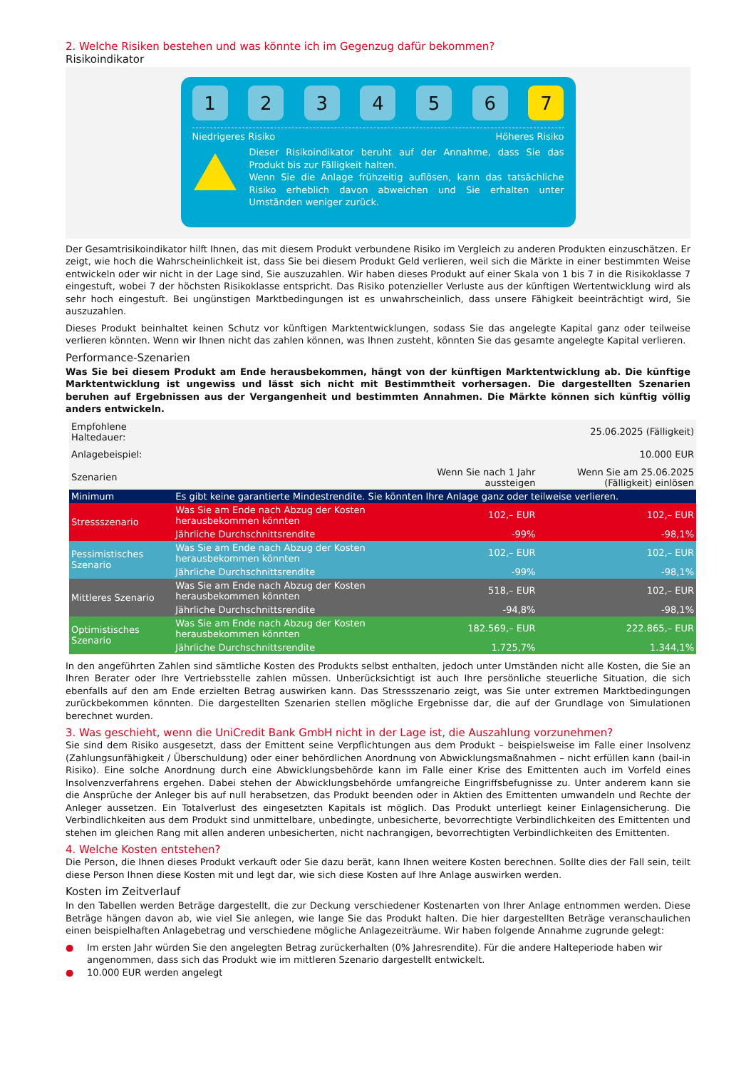2. Welche Risiken bestehen und was könnte ich im Gegenzug dafür bekommen?
Risikoindikator
1 2 3 4 5 6 7
Niedrigeres Risiko Höheres Risiko
Dieser Risikoindikator beruht auf der Annahme, dass Sie das Produkt bis zur Fälligkeit halten.
Wenn Sie die Anlage frühzeitig auflösen, kann das tatsächliche Risiko erheblich davon abweichen und Sie erhalten unter Umständen weniger zurück.
Der Gesamtrisikoindikator hilft Ihnen, das mit diesem Produkt verbundene Risiko im Vergleich zu anderen Produkten einzuschätzen. Er zeigt, wie hoch die Wahrscheinlichkeit ist, dass Sie bei diesem Produkt Geld verlieren, weil sich die Märkte in einer bestimmten Weise entwickeln oder wir nicht in der Lage sind, Sie auszuzahlen. Wir haben dieses Produkt auf einer Skala von 1 bis 7 in die Risikoklasse 7 eingestuft, wobei 7 der höchsten Risikoklasse entspricht. Das Risiko potenzieller Verluste aus der künftigen Wertentwicklung wird als sehr hoch eingestuft. Bei ungünstigen Marktbedingungen ist es unwahrscheinlich, dass unsere Fähigkeit beeinträchtigt wird, Sie auszuzahlen.
Dieses Produkt beinhaltet keinen Schutz vor künftigen Marktentwicklungen, sodass Sie das angelegte Kapital ganz oder teilweise verlieren könnten. Wenn wir Ihnen nicht das zahlen können, was Ihnen zusteht, könnten Sie das gesamte angelegte Kapital verlieren.
Performance-Szenarien
Was Sie bei diesem Produkt am Ende herausbekommen, hängt von der künftigen Marktentwicklung ab. Die künftige Marktentwicklung ist ungewiss und lässt sich nicht mit Bestimmtheit vorhersagen. Die dargestellten Szenarien beruhen auf Ergebnissen aus der Vergangenheit und bestimmten Annahmen. Die Märkte können sich künftig völlig anders entwickeln.
| Empfohlene Haltedauer: | | | 25.06.2025 (Fälligkeit) |
| Anlagebeispiel: | | | 10.000 EUR |
| Szenarien | | Wenn Sie nach 1 Jahr aussteigen | Wenn Sie am 25.06.2025 (Fälligkeit) einlösen |
| Minimum | Es gibt keine garantierte Mindestrendite. Sie könnten Ihre Anlage ganz oder teilweise verlieren. | | |
| Stressszenario | Was Sie am Ende nach Abzug der Kosten herausbekommen könnten | 102,– EUR | 102,– EUR |
| | Jährliche Durchschnittsrendite | -99% | -98,1% |
| Pessimistisches Szenario | Was Sie am Ende nach Abzug der Kosten herausbekommen könnten | 102,– EUR | 102,– EUR |
| | Jährliche Durchschnittsrendite | -99% | -98,1% |
| Mittleres Szenario | Was Sie am Ende nach Abzug der Kosten herausbekommen könnten | 518,– EUR | 102,– EUR |
| | Jährliche Durchschnittsrendite | -94,8% | -98,1% |
| Optimistisches Szenario | Was Sie am Ende nach Abzug der Kosten herausbekommen könnten | 182.569,– EUR | 222.865,– EUR |
| | Jährliche Durchschnittsrendite | 1.725,7% | 1.344,1% |
In den angeführten Zahlen sind sämtliche Kosten des Produkts selbst enthalten, jedoch unter Umständen nicht alle Kosten, die Sie an Ihren Berater oder Ihre Vertriebsstelle zahlen müssen. Unberücksichtigt ist auch Ihre persönliche steuerliche Situation, die sich ebenfalls auf den am Ende erzielten Betrag auswirken kann. Das Stressszenario zeigt, was Sie unter extremen Marktbedingungen zurückbekommen könnten. Die dargestellten Szenarien stellen mögliche Ergebnisse dar, die auf der Grundlage von Simulationen berechnet wurden.
3. Was geschieht, wenn die UniCredit Bank GmbH nicht in der Lage ist, die Auszahlung vorzunehmen?
Sie sind dem Risiko ausgesetzt, dass der Emittent seine Verpflichtungen aus dem Produkt – beispielsweise im Falle einer Insolvenz (Zahlungsunfähigkeit / Überschuldung) oder einer behördlichen Anordnung von Abwicklungsmaßnahmen – nicht erfüllen kann (bail-in Risiko). Eine solche Anordnung durch eine Abwicklungsbehörde kann im Falle einer Krise des Emittenten auch im Vorfeld eines Insolvenzverfahrens ergehen. Dabei stehen der Abwicklungsbehörde umfangreiche Eingriffsbefugnisse zu. Unter anderem kann sie die Ansprüche der Anleger bis auf null herabsetzen, das Produkt beenden oder in Aktien des Emittenten umwandeln und Rechte der Anleger aussetzen. Ein Totalverlust des eingesetzten Kapitals ist möglich. Das Produkt unterliegt keiner Einlagensicherung. Die Verbindlichkeiten aus dem Produkt sind unmittelbare, unbedingte, unbesicherte, bevorrechtigte Verbindlichkeiten des Emittenten und stehen im gleichen Rang mit allen anderen unbesicherten, nicht nachrangigen, bevorrechtigten Verbindlichkeiten des Emittenten.
4. Welche Kosten entstehen?
Die Person, die Ihnen dieses Produkt verkauft oder Sie dazu berät, kann Ihnen weitere Kosten berechnen. Sollte dies der Fall sein, teilt diese Person Ihnen diese Kosten mit und legt dar, wie sich diese Kosten auf Ihre Anlage auswirken werden.
Kosten im Zeitverlauf
In den Tabellen werden Beträge dargestellt, die zur Deckung verschiedener Kostenarten von Ihrer Anlage entnommen werden. Diese Beträge hängen davon ab, wie viel Sie anlegen, wie lange Sie das Produkt halten. Die hier dargestellten Beträge veranschaulichen einen beispielhaften Anlagebetrag und verschiedene mögliche Anlagezeiträume. Wir haben folgende Annahme zugrunde gelegt:
● Im ersten Jahr würden Sie den angelegten Betrag zurückerhalten (0% Jahresrendite). Für die andere Halteperiode haben wir angenommen, dass sich das Produkt wie im mittleren Szenario dargestellt entwickelt.
● 10.000 EUR werden angelegt